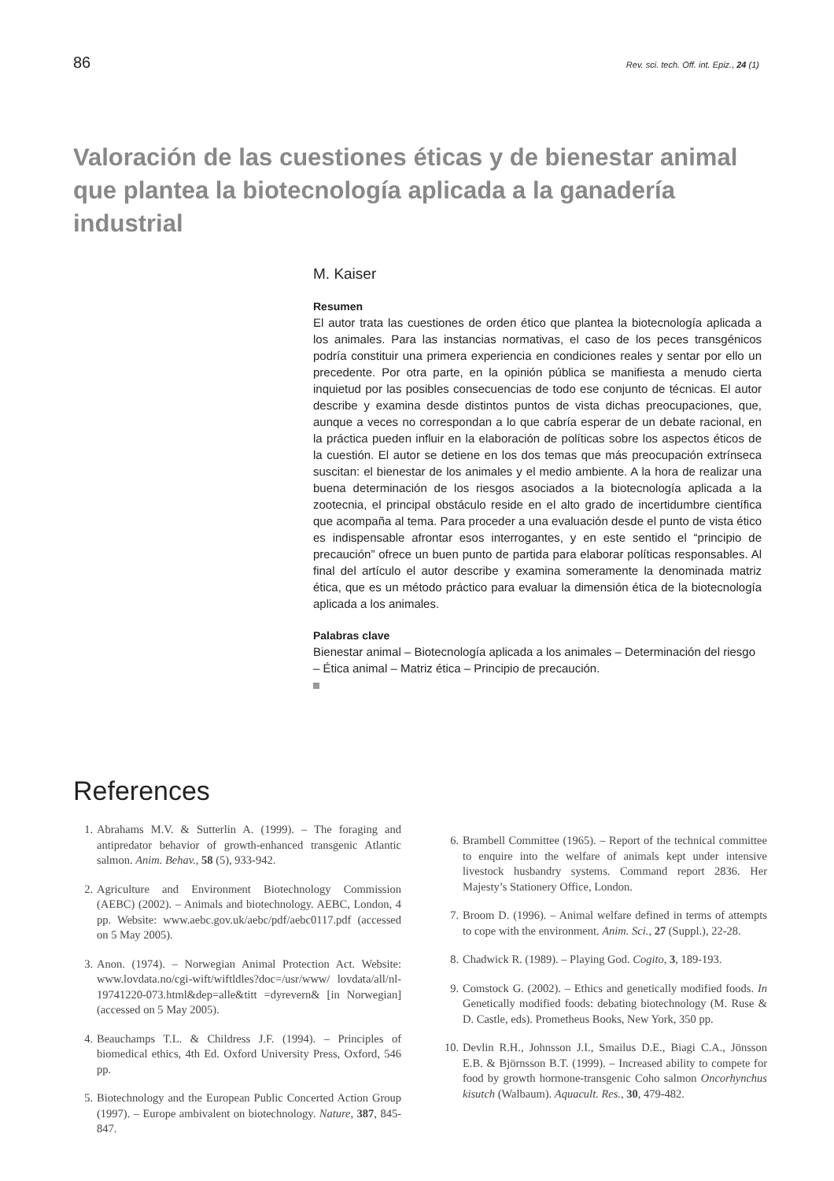86 Rev. sci. tech. Off. int. Epiz., 24 (1)
Valoración de las cuestiones éticas y de bienestar animal que plantea la biotecnología aplicada a la ganadería industrial
M. Kaiser
Resumen
El autor trata las cuestiones de orden ético que plantea la biotecnología aplicada a los animales. Para las instancias normativas, el caso de los peces transgénicos podría constituir una primera experiencia en condiciones reales y sentar por ello un precedente. Por otra parte, en la opinión pública se manifiesta a menudo cierta inquietud por las posibles consecuencias de todo ese conjunto de técnicas. El autor describe y examina desde distintos puntos de vista dichas preocupaciones, que, aunque a veces no correspondan a lo que cabría esperar de un debate racional, en la práctica pueden influir en la elaboración de políticas sobre los aspectos éticos de la cuestión. El autor se detiene en los dos temas que más preocupación extrínseca suscitan: el bienestar de los animales y el medio ambiente. A la hora de realizar una buena determinación de los riesgos asociados a la biotecnología aplicada a la zootecnia, el principal obstáculo reside en el alto grado de incertidumbre científica que acompaña al tema. Para proceder a una evaluación desde el punto de vista ético es indispensable afrontar esos interrogantes, y en este sentido el “principio de precaución” ofrece un buen punto de partida para elaborar políticas responsables. Al final del artículo el autor describe y examina someramente la denominada matriz ética, que es un método práctico para evaluar la dimensión ética de la biotecnología aplicada a los animales.
Palabras clave
Bienestar animal – Biotecnología aplicada a los animales – Determinación del riesgo – Ética animal – Matriz ética – Principio de precaución.
References
1. Abrahams M.V. & Sutterlin A. (1999). – The foraging and antipredator behavior of growth-enhanced transgenic Atlantic salmon. Anim. Behav., 58 (5), 933-942.
2. Agriculture and Environment Biotechnology Commission (AEBC) (2002). – Animals and biotechnology. AEBC, London, 4 pp. Website: www.aebc.gov.uk/aebc/pdf/aebc0117.pdf (accessed on 5 May 2005).
3. Anon. (1974). – Norwegian Animal Protection Act. Website: www.lovdata.no/cgi-wift/wiftldles?doc=/usr/www/ lovdata/all/nl-19741220-073.html&dep=alle&titt =dyrevern& [in Norwegian] (accessed on 5 May 2005).
4. Beauchamps T.L. & Childress J.F. (1994). – Principles of biomedical ethics, 4th Ed. Oxford University Press, Oxford, 546 pp.
5. Biotechnology and the European Public Concerted Action Group (1997). – Europe ambivalent on biotechnology. Nature, 387, 845-847.
6. Brambell Committee (1965). – Report of the technical committee to enquire into the welfare of animals kept under intensive livestock husbandry systems. Command report 2836. Her Majesty’s Stationery Office, London.
7. Broom D. (1996). – Animal welfare defined in terms of attempts to cope with the environment. Anim. Sci., 27 (Suppl.), 22-28.
8. Chadwick R. (1989). – Playing God. Cogito, 3, 189-193.
9. Comstock G. (2002). – Ethics and genetically modified foods. In Genetically modified foods: debating biotechnology (M. Ruse & D. Castle, eds). Prometheus Books, New York, 350 pp.
10. Devlin R.H., Johnsson J.I., Smailus D.E., Biagi C.A., Jönsson E.B. & Björnsson B.T. (1999). – Increased ability to compete for food by growth hormone-transgenic Coho salmon Oncorhynchus kisutch (Walbaum). Aquacult. Res., 30, 479-482.